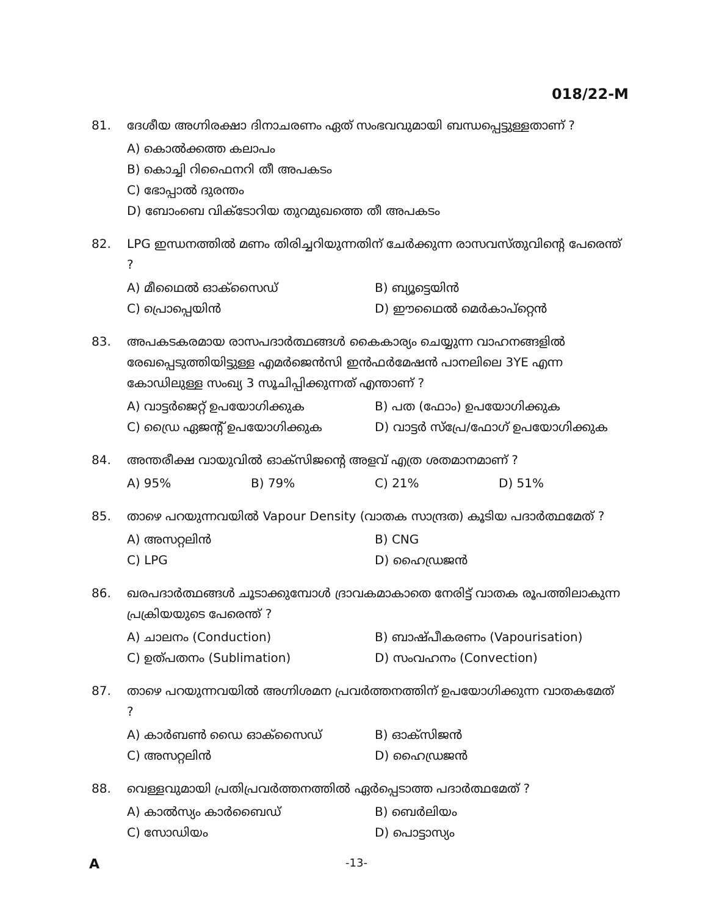018/22-M
81. ദേശീയ അഗ്നിരക്ഷാ ദിനാചരണം ഏത് സംഭവവുമായി ബന്ധപ്പെട്ടുള്ളതാണ് ?
A) കൊൽക്കത്ത കലാപം
B) കൊച്ചി റിഫൈനറി തീ അപകടം
C) ഭോപ്പാൽ ദുരന്തം
D) ബോംബെ വിക്ടോറിയ തുറമുഖത്തെ തീ അപകടം
82. LPG ഇന്ധനത്തിൽ മണം തിരിച്ചറിയുന്നതിന് ചേർക്കുന്ന രാസവസ്തുവിന്റെ പേരെന്ത് ?
A) മീഥൈൽ ഓക്സൈഡ്
B) ബ്യൂട്ടെയിൻ
C) പ്രൊപ്പെയിൻ
D) ഈഥൈൽ മെർകാപ്റ്റെൻ
83. അപകടകരമായ രാസപദാർത്ഥങ്ങൾ കൈകാര്യം ചെയ്യുന്ന വാഹനങ്ങളിൽ രേഖപ്പെടുത്തിയിട്ടുള്ള എമർജെൻസി ഇൻഫർമേഷൻ പാനലിലെ 3YE എന്ന കോഡിലുള്ള സംഖ്യ 3 സൂചിപ്പിക്കുന്നത് എന്താണ് ?
A) വാട്ടർജെറ്റ് ഉപയോഗിക്കുക
B) പത (ഫോം) ഉപയോഗിക്കുക
C) ഡ്രൈ ഏജന്റ് ഉപയോഗിക്കുക
D) വാട്ടർ സ്പ്രേ/ഫോഗ് ഉപയോഗിക്കുക
84. അന്തരീക്ഷ വായുവിൽ ഓക്സിജന്റെ അളവ് എത്ര ശതമാനമാണ് ?
A) 95%
B) 79%
C) 21%
D) 51%
85. താഴെ പറയുന്നവയിൽ Vapour Density (വാതക സാന്ദ്രത) കൂടിയ പദാർത്ഥമേത് ?
A) അസറ്റലിൻ
B) CNG
C) LPG
D) ഹൈഡ്രജൻ
86. ഖരപദാർത്ഥങ്ങൾ ചൂടാക്കുമ്പോൾ ദ്രാവകമാകാതെ നേരിട്ട് വാതക രൂപത്തിലാകുന്ന പ്രക്രിയയുടെ പേരെന്ത് ?
A) ചാലനം (Conduction)
B) ബാഷ്പീകരണം (Vapourisation)
C) ഉത്പതനം (Sublimation)
D) സംവഹനം (Convection)
87. താഴെ പറയുന്നവയിൽ അഗ്നിശമന പ്രവർത്തനത്തിന് ഉപയോഗിക്കുന്ന വാതകമേത് ?
A) കാർബൺ ഡൈ ഓക്സൈഡ്
B) ഓക്സിജൻ
C) അസറ്റലിൻ
D) ഹൈഡ്രജൻ
88. വെള്ളവുമായി പ്രതിപ്രവർത്തനത്തിൽ ഏർപ്പെടാത്ത പദാർത്ഥമേത് ?
A) കാൽസ്യം കാർബൈഡ്
B) ബെർലിയം
C) സോഡിയം
D) പൊട്ടാസ്യം
A
-13-